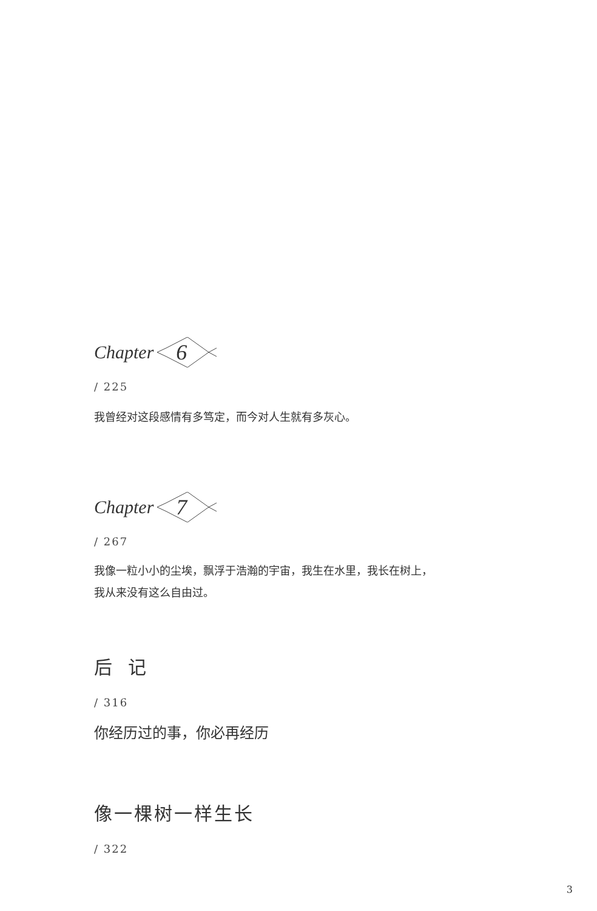Chapter 6
/ 225
我曾经对这段感情有多笃定，而今对人生就有多灰心。
Chapter 7
/ 267
我像一粒小小的尘埃，飘浮于浩瀚的宇宙，我生在水里，我长在树上，
我从来没有这么自由过。
后 记
/ 316
你经历过的事，你必再经历
像一棵树一样生长
/ 322
3